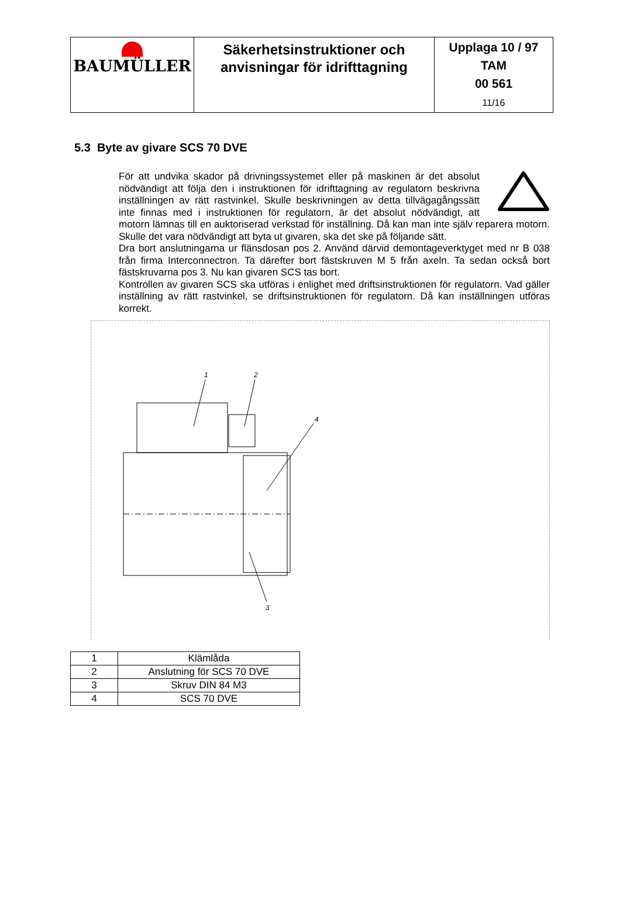| BAUMÜLLER | Säkerhetsinstruktioner och anvisningar för idrifttagning | Upplaga 10 / 97 TAM 00 561 11/16 |
5.3 Byte av givare SCS 70 DVE
För att undvika skador på drivningssystemet eller på maskinen är det absolut nödvändigt att följa den i instruktionen för idrifttagning av regulatorn beskrivna inställningen av rätt rastvinkel. Skulle beskrivningen av detta tillvägagångssätt inte finnas med i instruktionen för regulatorn, är det absolut nödvändigt, att motorn lämnas till en auktoriserad verkstad för inställning. Då kan man inte själv reparera motorn. Skulle det vara nödvändigt att byta ut givaren, ska det ske på följande sätt.
Dra bort anslutningarna ur flänsdosan pos 2. Använd därvid demontageverktyget med nr B 038 från firma Interconnectron. Ta därefter bort fästskruven M 5 från axeln. Ta sedan också bort fästskruvarna pos 3. Nu kan givaren SCS tas bort.
Kontrollen av givaren SCS ska utföras i enlighet med driftsinstruktionen för regulatorn. Vad gäller inställning av rätt rastvinkel, se driftsinstruktionen för regulatorn. Då kan inställningen utföras korrekt.
1
2
4
3
| 1 | Klämlåda |
| 2 | Anslutning för SCS 70 DVE |
| 3 | Skruv DIN 84 M3 |
| 4 | SCS 70 DVE |